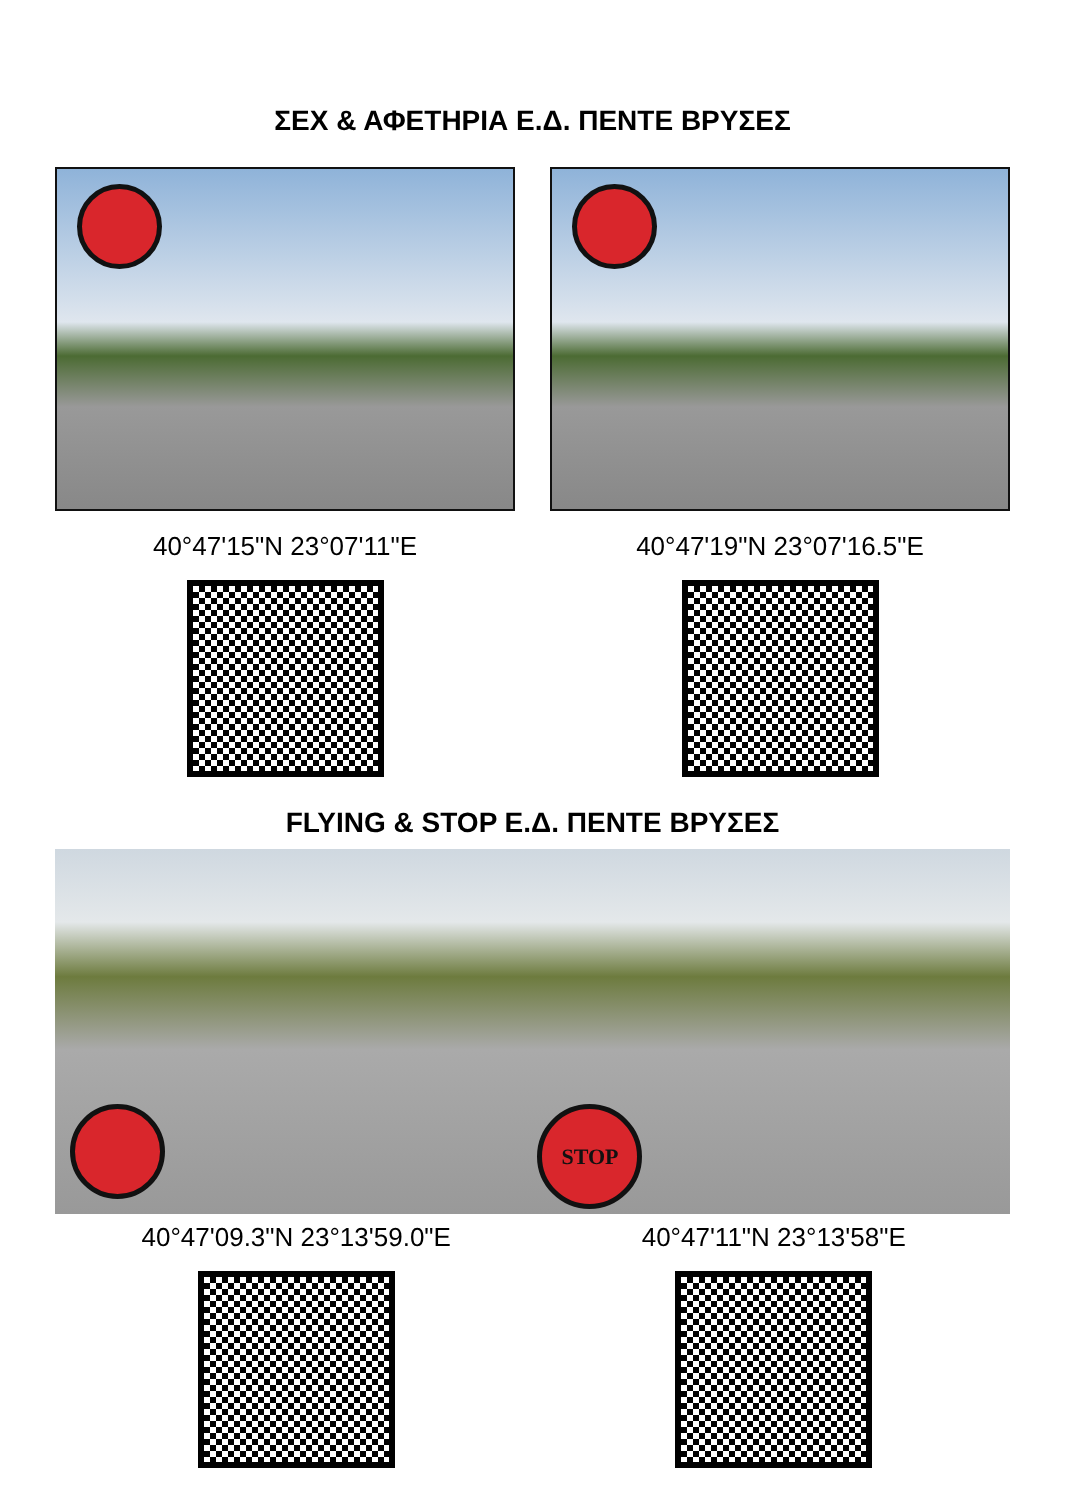ΣΕΧ & ΑΦΕΤΗΡΙΑ Ε.Δ. ΠΕΝΤΕ ΒΡΥΣΕΣ
40°47'15"N 23°07'11"E 40°47'19"N 23°07'16.5"E
FLYING & STOP Ε.Δ. ΠΕΝΤΕ ΒΡΥΣΕΣ
40°47'09.3"N 23°13'59.0"E
STOP
40°47'11"N 23°13'58"E